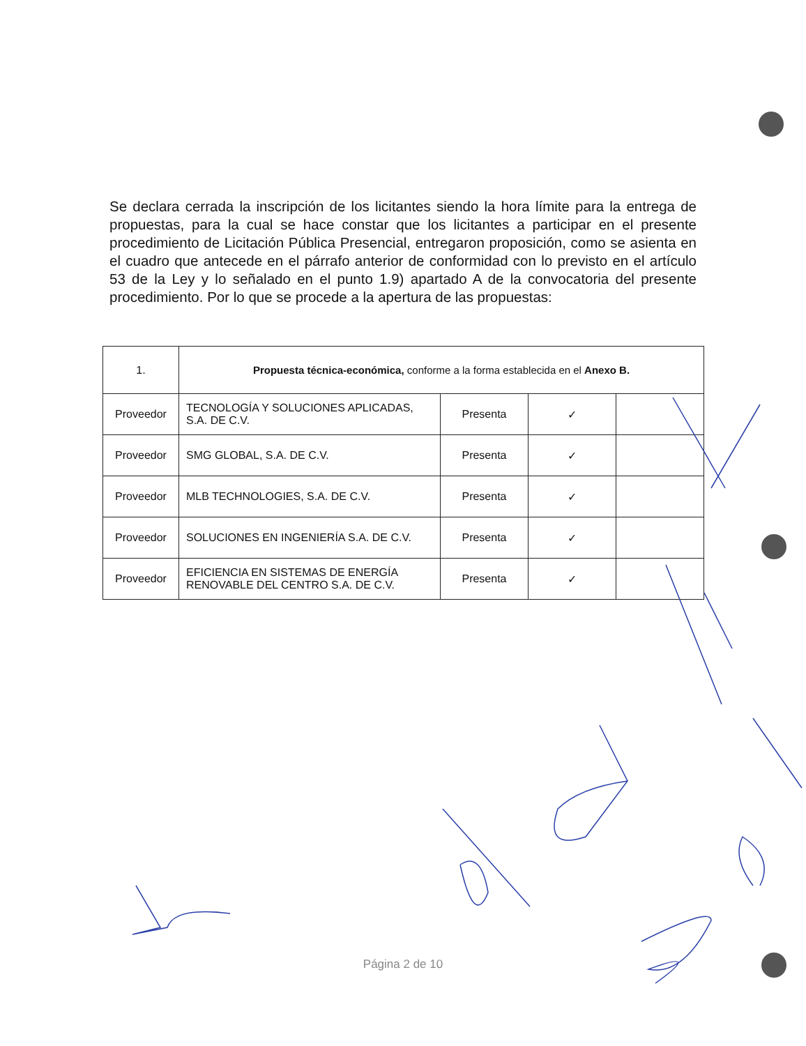Se declara cerrada la inscripción de los licitantes siendo la hora límite para la entrega de propuestas, para la cual se hace constar que los licitantes a participar en el presente procedimiento de Licitación Pública Presencial, entregaron proposición, como se asienta en el cuadro que antecede en el párrafo anterior de conformidad con lo previsto en el artículo 53 de la Ley y lo señalado en el punto 1.9) apartado A de la convocatoria del presente procedimiento. Por lo que se procede a la apertura de las propuestas:
| 1. | Propuesta técnica-económica, conforme a la forma establecida en el Anexo B. | | | |
| Proveedor | TECNOLOGÍA Y SOLUCIONES APLICADAS, S.A. DE C.V. | Presenta | ✓ | |
| Proveedor | SMG GLOBAL, S.A. DE C.V. | Presenta | ✓ | |
| Proveedor | MLB TECHNOLOGIES, S.A. DE C.V. | Presenta | ✓ | |
| Proveedor | SOLUCIONES EN INGENIERÍA S.A. DE C.V. | Presenta | ✓ | |
| Proveedor | EFICIENCIA EN SISTEMAS DE ENERGÍA RENOVABLE DEL CENTRO S.A. DE C.V. | Presenta | ✓ | |
Página 2 de 10